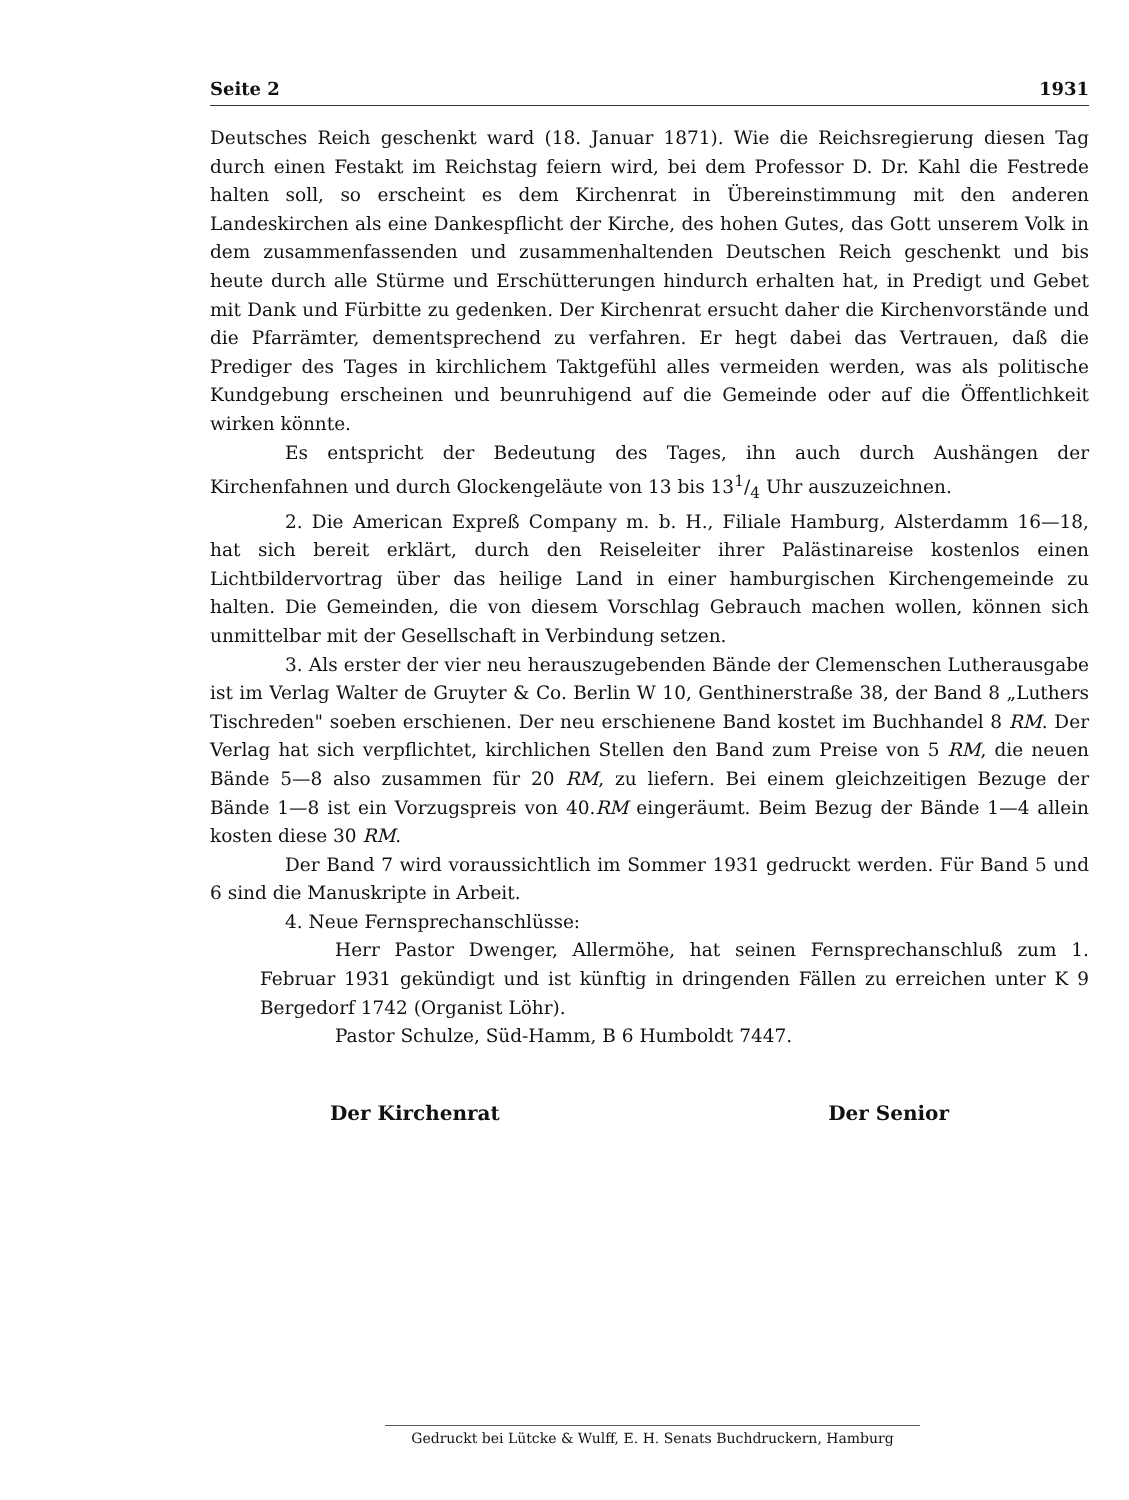Seite 2 1931
Deutsches Reich geschenkt ward (18. Januar 1871). Wie die Reichsregierung diesen Tag durch einen Festakt im Reichstag feiern wird, bei dem Professor D. Dr. Kahl die Festrede halten soll, so erscheint es dem Kirchenrat in Übereinstimmung mit den anderen Landeskirchen als eine Dankespflicht der Kirche, des hohen Gutes, das Gott unserem Volk in dem zusammenfassenden und zusammenhaltenden Deutschen Reich geschenkt und bis heute durch alle Stürme und Erschütterungen hindurch erhalten hat, in Predigt und Gebet mit Dank und Fürbitte zu gedenken. Der Kirchenrat ersucht daher die Kirchenvorstände und die Pfarrämter, dementsprechend zu verfahren. Er hegt dabei das Vertrauen, daß die Prediger des Tages in kirchlichem Taktgefühl alles vermeiden werden, was als politische Kundgebung erscheinen und beunruhigend auf die Gemeinde oder auf die Öffentlichkeit wirken könnte.
Es entspricht der Bedeutung des Tages, ihn auch durch Aushängen der Kirchenfahnen und durch Glockengeläute von 13 bis 131/4 Uhr auszuzeichnen.
2. Die American Expreß Company m. b. H., Filiale Hamburg, Alsterdamm 16—18, hat sich bereit erklärt, durch den Reiseleiter ihrer Palästinareise kostenlos einen Lichtbildervortrag über das heilige Land in einer hamburgischen Kirchengemeinde zu halten. Die Gemeinden, die von diesem Vorschlag Gebrauch machen wollen, können sich unmittelbar mit der Gesellschaft in Verbindung setzen.
3. Als erster der vier neu herauszugebenden Bände der Clemenschen Lutherausgabe ist im Verlag Walter de Gruyter & Co. Berlin W 10, Genthinerstraße 38, der Band 8 „Luthers Tischreden" soeben erschienen. Der neu erschienene Band kostet im Buchhandel 8 RM. Der Verlag hat sich verpflichtet, kirchlichen Stellen den Band zum Preise von 5 RM, die neuen Bände 5—8 also zusammen für 20 RM, zu liefern. Bei einem gleichzeitigen Bezuge der Bände 1—8 ist ein Vorzugspreis von 40.RM eingeräumt. Beim Bezug der Bände 1—4 allein kosten diese 30 RM.
Der Band 7 wird voraussichtlich im Sommer 1931 gedruckt werden. Für Band 5 und 6 sind die Manuskripte in Arbeit.
4. Neue Fernsprechanschlüsse:
Herr Pastor Dwenger, Allermöhe, hat seinen Fernsprechanschluß zum 1. Februar 1931 gekündigt und ist künftig in dringenden Fällen zu erreichen unter K 9 Bergedorf 1742 (Organist Löhr).
Pastor Schulze, Süd-Hamm, B 6 Humboldt 7447.
Der Kirchenrat Der Senior
Gedruckt bei Lütcke & Wulff, E. H. Senats Buchdruckern, Hamburg